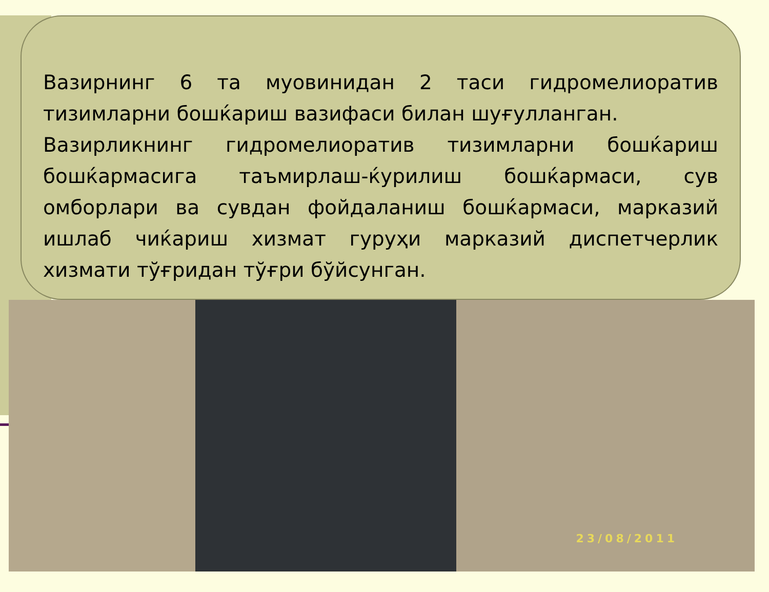Вазирнинг 6 та муовинидан 2 таси гидромелиоратив тизимларни бошќариш вазифаси билан шуғулланган.
Вазирликнинг гидромелиоратив тизимларни бошќариш бошќармасига таъмирлаш-ќурилиш бошќармаси, сув омборлари ва сувдан фойдаланиш бошќармаси, марказий ишлаб чиќариш хизмат гуруҳи марказий диспетчерлик хизмати тўғридан тўғри бўйсунган.
23/08/2011